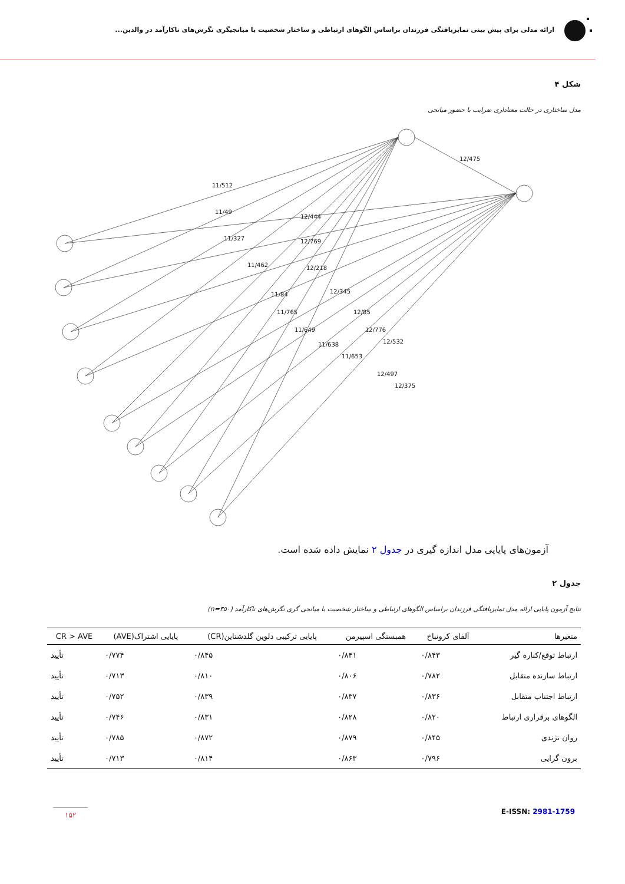ارائه مدلی برای پیش بینی تمایزیافتگی فرزندان براساس الگوهای ارتباطی و ساختار شخصیت با میانجیگری نگرش‌های ناکارآمد در والدین...
شکل ۴
مدل ساختاری در حالت معناداری ضرایب با حضور میانجی
12/475
11/512
11/49
12/444
11/327
12/769
11/462
12/218
11/84
12/345
11/765
12/85
11/649
12/776
11/638
12/532
11/653
12/497
12/375
آزمون‌های پایایی مدل اندازه گیری در جدول ۲ نمایش داده شده است.
جدول ۲
نتایج آزمون پایایی ارائه مدل تمایزیافتگی فرزندان براساس الگوهای ارتباطی و ساختار شخصیت با میانجی گری نگرش‌های ناکارآمد (n=۳۵۰)
| متغیرها | آلفای کرونباخ | همبستگی اسپیرمن | پایایی ترکیبی دلوین گلدشتاین(CR) | پایایی اشتراک(AVE) | CR > AVE |
| --- | --- | --- | --- | --- | --- |
| ارتباط توقع/کناره گیر | ۰/۸۴۳ | ۰/۸۴۱ | ۰/۸۴۵ | ۰/۷۷۴ | تأیید |
| ارتباط سازنده متقابل | ۰/۷۸۲ | ۰/۸۰۶ | ۰/۸۱۰ | ۰/۷۱۳ | تأیید |
| ارتباط اجتناب متقابل | ۰/۸۳۶ | ۰/۸۳۷ | ۰/۸۳۹ | ۰/۷۵۲ | تأیید |
| الگوهای برقراری ارتباط | ۰/۸۲۰ | ۰/۸۲۸ | ۰/۸۳۱ | ۰/۷۴۶ | تأیید |
| روان نژندی | ۰/۸۴۵ | ۰/۸۷۹ | ۰/۸۷۲ | ۰/۷۸۵ | تأیید |
| برون گرایی | ۰/۷۹۶ | ۰/۸۶۳ | ۰/۸۱۴ | ۰/۷۱۳ | تأیید |
E-ISSN: 2981-1759 ۱۵۲